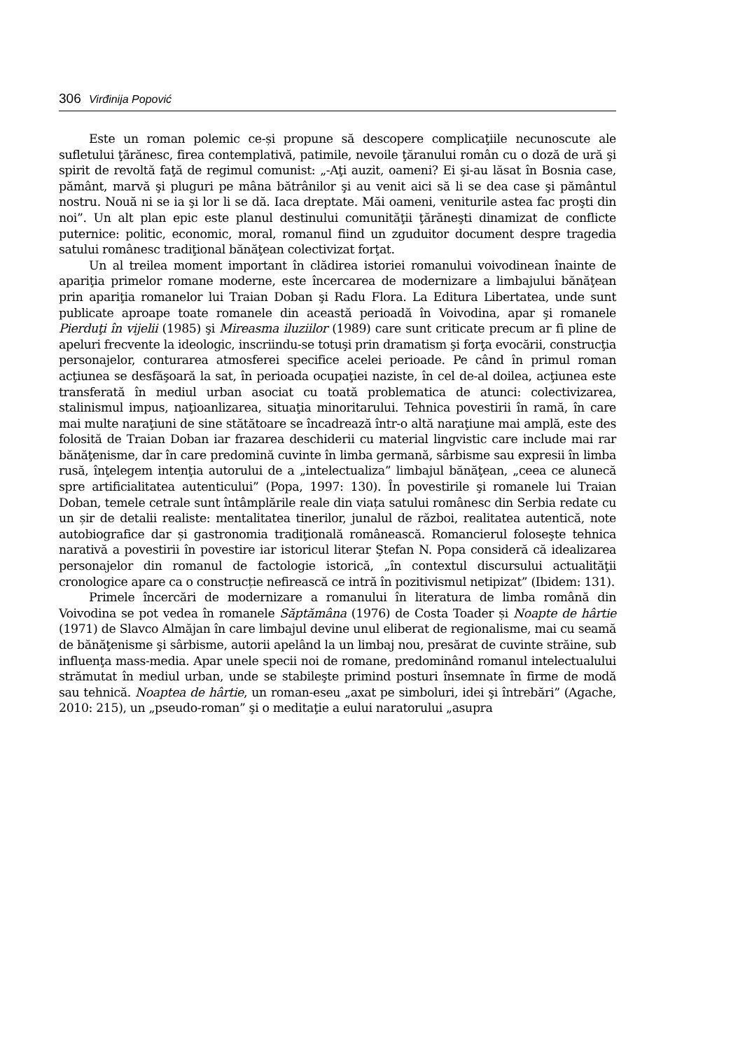306 Virđinija Popović
Este un roman polemic ce-și propune să descopere complicaţiile necunoscute ale sufletului ţărănesc, firea contemplativă, patimile, nevoile ţăranului român cu o doză de ură şi spirit de revoltă faţă de regimul comunist: „-Aţi auzit, oameni? Ei şi-au lăsat în Bosnia case, pământ, marvă şi pluguri pe mâna bătrânilor şi au venit aici să li se dea case şi pământul nostru. Nouă ni se ia şi lor li se dă. Iaca dreptate. Măi oameni, veniturile astea fac proşti din noi”. Un alt plan epic este planul destinului comunităţii ţărăneşti dinamizat de conflicte puternice: politic, economic, moral, romanul fiind un zguduitor document despre tragedia satului românesc tradiţional bănăţean colectivizat forţat.
Un al treilea moment important în clădirea istoriei romanului voivodinean înainte de apariţia primelor romane moderne, este încercarea de modernizare a limbajului bănăţean prin apariţia romanelor lui Traian Doban şi Radu Flora. La Editura Libertatea, unde sunt publicate aproape toate romanele din această perioadă în Voivodina, apar şi romanele Pierduţi în vijelii (1985) şi Mireasma iluziilor (1989) care sunt criticate precum ar fi pline de apeluri frecvente la ideologic, inscriindu-se totuşi prin dramatism şi forţa evocării, construcţia personajelor, conturarea atmosferei specifice acelei perioade. Pe când în primul roman acţiunea se desfăşoară la sat, în perioada ocupaţiei naziste, în cel de-al doilea, acţiunea este transferată în mediul urban asociat cu toată problematica de atunci: colectivizarea, stalinismul impus, naţioanlizarea, situaţia minoritarului. Tehnica povestirii în ramă, în care mai multe naraţiuni de sine stătătoare se încadrează într-o altă naraţiune mai amplă, este des folosită de Traian Doban iar frazarea deschiderii cu material lingvistic care include mai rar bănăţenisme, dar în care predomină cuvinte în limba germană, sârbisme sau expresii în limba rusă, înţelegem intenţia autorului de a „intelectualiza” limbajul bănăţean, „ceea ce alunecă spre artificialitatea autenticului” (Popa, 1997: 130). În povestirile şi romanele lui Traian Doban, temele cetrale sunt întâmplările reale din viața satului românesc din Serbia redate cu un șir de detalii realiste: mentalitatea tinerilor, junalul de război, realitatea autentică, note autobiografice dar și gastronomia tradiţională românească. Romancierul foloseşte tehnica narativă a povestirii în povestire iar istoricul literar Ştefan N. Popa consideră că idealizarea personajelor din romanul de factologie istorică, „în contextul discursului actualităţii cronologice apare ca o construcție nefirească ce intră în pozitivismul netipizat” (Ibidem: 131).
Primele încercări de modernizare a romanului în literatura de limba română din Voivodina se pot vedea în romanele Săptămâna (1976) de Costa Toader și Noapte de hârtie (1971) de Slavco Almăjan în care limbajul devine unul eliberat de regionalisme, mai cu seamă de bănăţenisme şi sârbisme, autorii apelând la un limbaj nou, presărat de cuvinte străine, sub influenţa mass-media. Apar unele specii noi de romane, predominând romanul intelectualului strămutat în mediul urban, unde se stabileşte primind posturi însemnate în firme de modă sau tehnică. Noaptea de hârtie, un roman-eseu „axat pe simboluri, idei şi întrebări” (Agache, 2010: 215), un „pseudo-roman” şi o meditaţie a eului naratorului „asupra